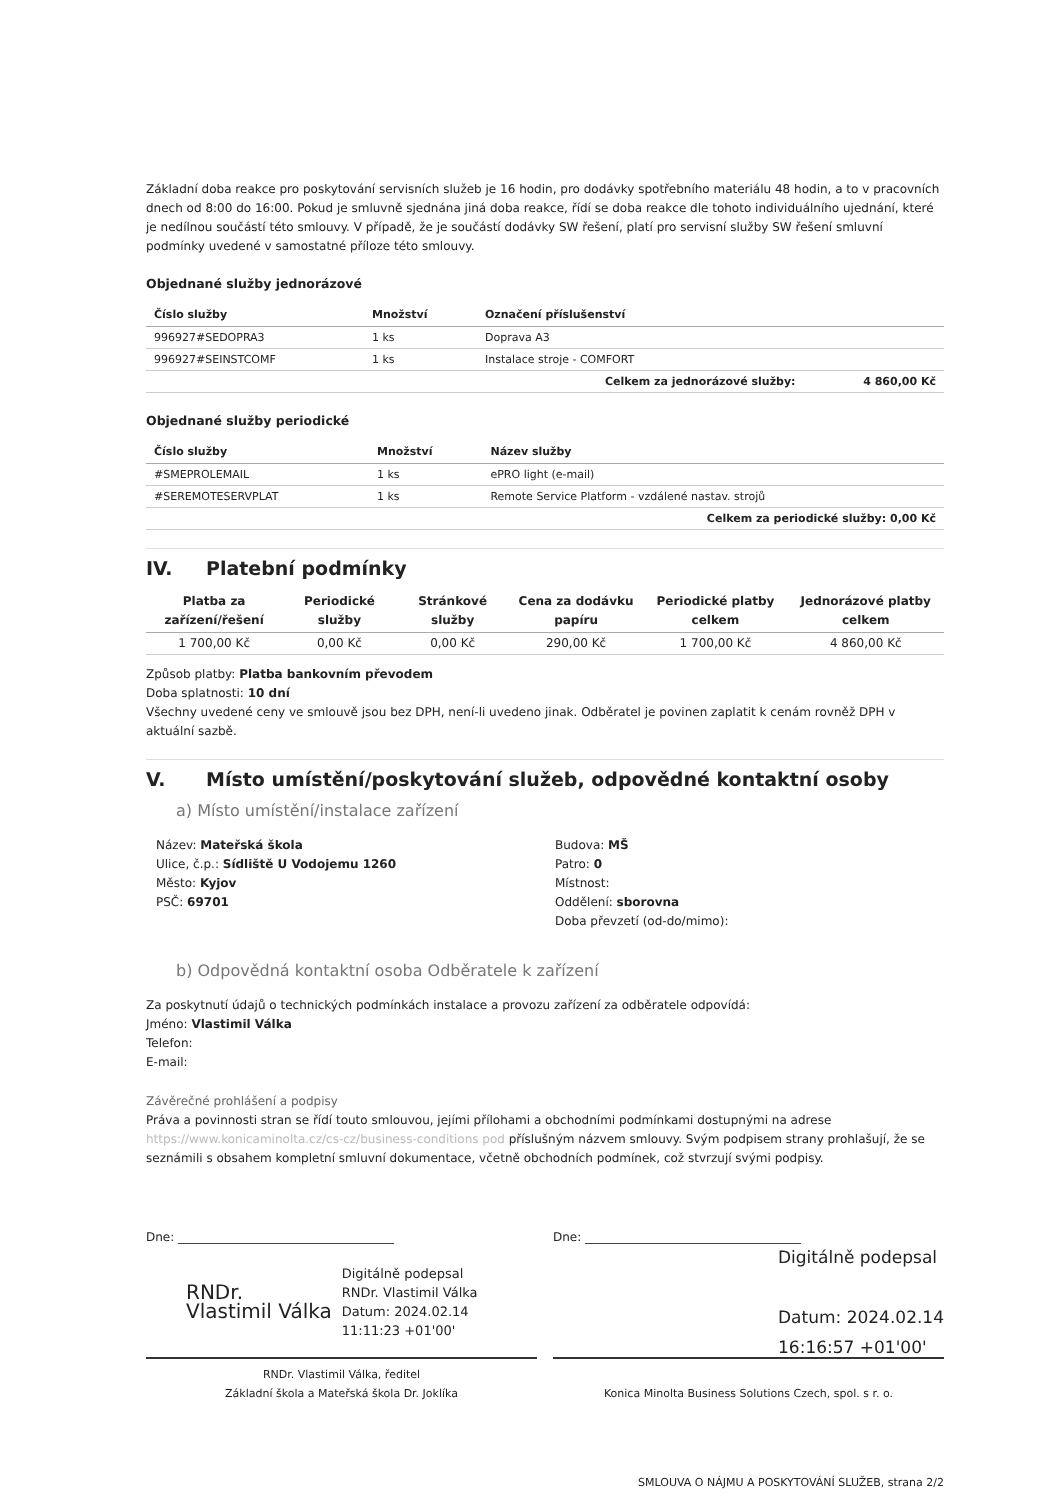Základní doba reakce pro poskytování servisních služeb je 16 hodin, pro dodávky spotřebního materiálu 48 hodin, a to v pracovních dnech od 8:00 do 16:00. Pokud je smluvně sjednána jiná doba reakce, řídí se doba reakce dle tohoto individuálního ujednání, které je nedílnou součástí této smlouvy. V případě, že je součástí dodávky SW řešení, platí pro servisní služby SW řešení smluvní podmínky uvedené v samostatné příloze této smlouvy.
Objednané služby jednorázové
| Číslo služby | Množství | Označení příslušenství | |
| --- | --- | --- | --- |
| 996927#SEDOPRA3 | 1 ks | Doprava A3 | |
| 996927#SEINSTCOMF | 1 ks | Instalace stroje - COMFORT | |
| | | Celkem za jednorázové služby: | 4 860,00 Kč |
Objednané služby periodické
| Číslo služby | Množství | Název služby |
| --- | --- | --- |
| #SMEPROLEMAIL | 1 ks | ePRO light (e-mail) |
| #SEREMOTESERVPLAT | 1 ks | Remote Service Platform - vzdálené nastav. strojů |
| | | Celkem za periodické služby: 0,00 Kč |
IV. Platební podmínky
| Platba za zařízení/řešení | Periodické služby | Stránkové služby | Cena za dodávku papíru | Periodické platby celkem | Jednorázové platby celkem |
| --- | --- | --- | --- | --- | --- |
| 1 700,00 Kč | 0,00 Kč | 0,00 Kč | 290,00 Kč | 1 700,00 Kč | 4 860,00 Kč |
Způsob platby: Platba bankovním převodem
Doba splatnosti: 10 dní
Všechny uvedené ceny ve smlouvě jsou bez DPH, není-li uvedeno jinak. Odběratel je povinen zaplatit k cenám rovněž DPH v aktuální sazbě.
V. Místo umístění/poskytování služeb, odpovědné kontaktní osoby
a) Místo umístění/instalace zařízení
Název: Mateřská škola
Ulice, č.p.: Sídliště U Vodojemu 1260
Město: Kyjov
PSČ: 69701
Budova: MŠ
Patro: 0
Místnost:
Oddělení: sborovna
Doba převzetí (od-do/mimo):
b) Odpovědná kontaktní osoba Odběratele k zařízení
Za poskytnutí údajů o technických podmínkách instalace a provozu zařízení za odběratele odpovídá:
Jméno: Vlastimil Válka
Telefon:
E-mail:
Závěrečné prohlášení a podpisy
Práva a povinnosti stran se řídí touto smlouvou, jejími přílohami a obchodními podmínkami dostupnými na adrese https://www.konicaminolta.cz/cs-cz/business-conditions pod příslušným názvem smlouvy. Svým podpisem strany prohlašují, že se seznámili s obsahem kompletní smluvní dokumentace, včetně obchodních podmínek, což stvrzují svými podpisy.
Dne: ____________________________________
RNDr.
Vlastimil Válka Digitálně podepsal
RNDr. Vlastimil Válka
Datum: 2024.02.14
11:11:23 +01'00'
RNDr. Vlastimil Válka, ředitel
Základní škola a Mateřská škola Dr. Joklíka
Dne: ____________________________________
Digitálně podepsal
Datum: 2024.02.14
16:16:57 +01'00'
Konica Minolta Business Solutions Czech, spol. s r. o.
SMLOUVA O NÁJMU A POSKYTOVÁNÍ SLUŽEB, strana 2/2